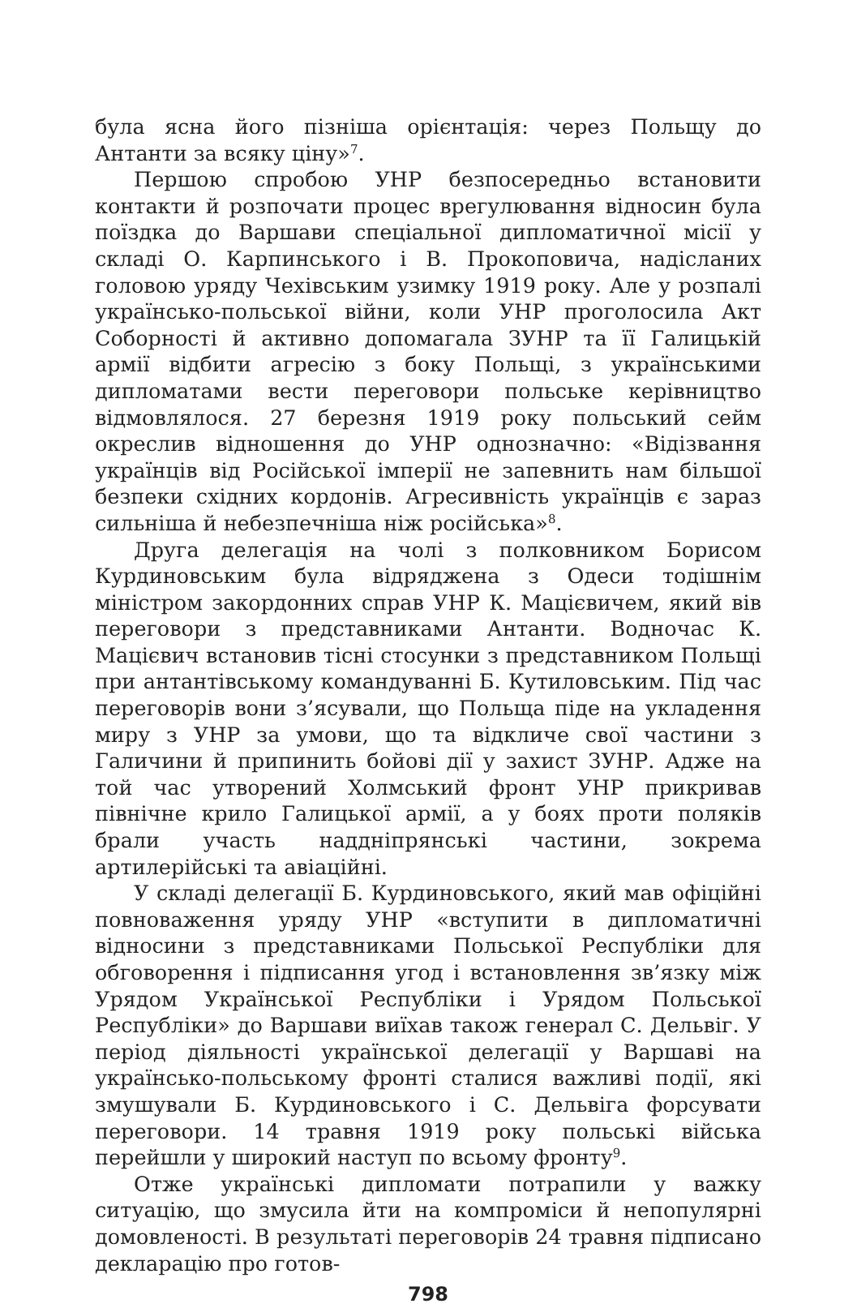була ясна його пізніша орієнтація: через Польщу до Антанти за всяку ціну»<sup>7</sup>.
Першою спробою УНР безпосередньо встановити контакти й розпочати процес врегулювання відносин була поїздка до Варшави спеціальної дипломатичної місії у складі О. Карпинського і В. Прокоповича, надісланих головою уряду Чехівським узимку 1919 року. Але у розпалі українсько-польської війни, коли УНР проголосила Акт Соборності й активно допомагала ЗУНР та її Галицькій армії відбити агресію з боку Польщі, з українськими дипломатами вести переговори польське керівництво відмовлялося. 27 березня 1919 року польський сейм окреслив відношення до УНР однозначно: «Відізвання українців від Російської імперії не запевнить нам більшої безпеки східних кордонів. Агресивність українців є зараз сильніша й небезпечніша ніж російська»<sup>8</sup>.
Друга делегація на чолі з полковником Борисом Курдиновським була відряджена з Одеси тодішнім міністром закордонних справ УНР К. Мацієвичем, який вів переговори з представниками Антанти. Водночас К. Мацієвич встановив тісні стосунки з представником Польщі при антантівському командуванні Б. Кутиловським. Під час переговорів вони з’ясували, що Польща піде на укладення миру з УНР за умови, що та відкличе свої частини з Галичини й припинить бойові дії у захист ЗУНР. Адже на той час утворений Холмський фронт УНР прикривав північне крило Галицької армії, а у боях проти поляків брали участь наддніпрянські частини, зокрема артилерійські та авіаційні.
У складі делегації Б. Курдиновського, який мав офіційні повноваження уряду УНР «вступити в дипломатичні відносини з представниками Польської Республіки для обговорення і підписання угод і встановлення зв’язку між Урядом Української Республіки і Урядом Польської Республіки» до Варшави виїхав також генерал С. Дельвіг. У період діяльності української делегації у Варшаві на українсько-польському фронті сталися важливі події, які змушували Б. Курдиновського і С. Дельвіга форсувати переговори. 14 травня 1919 року польські війська перейшли у широкий наступ по всьому фронту<sup>9</sup>.
Отже українські дипломати потрапили у важку ситуацію, що змусила йти на компроміси й непопулярні домовленості. В результаті переговорів 24 травня підписано декларацію про готов-
798